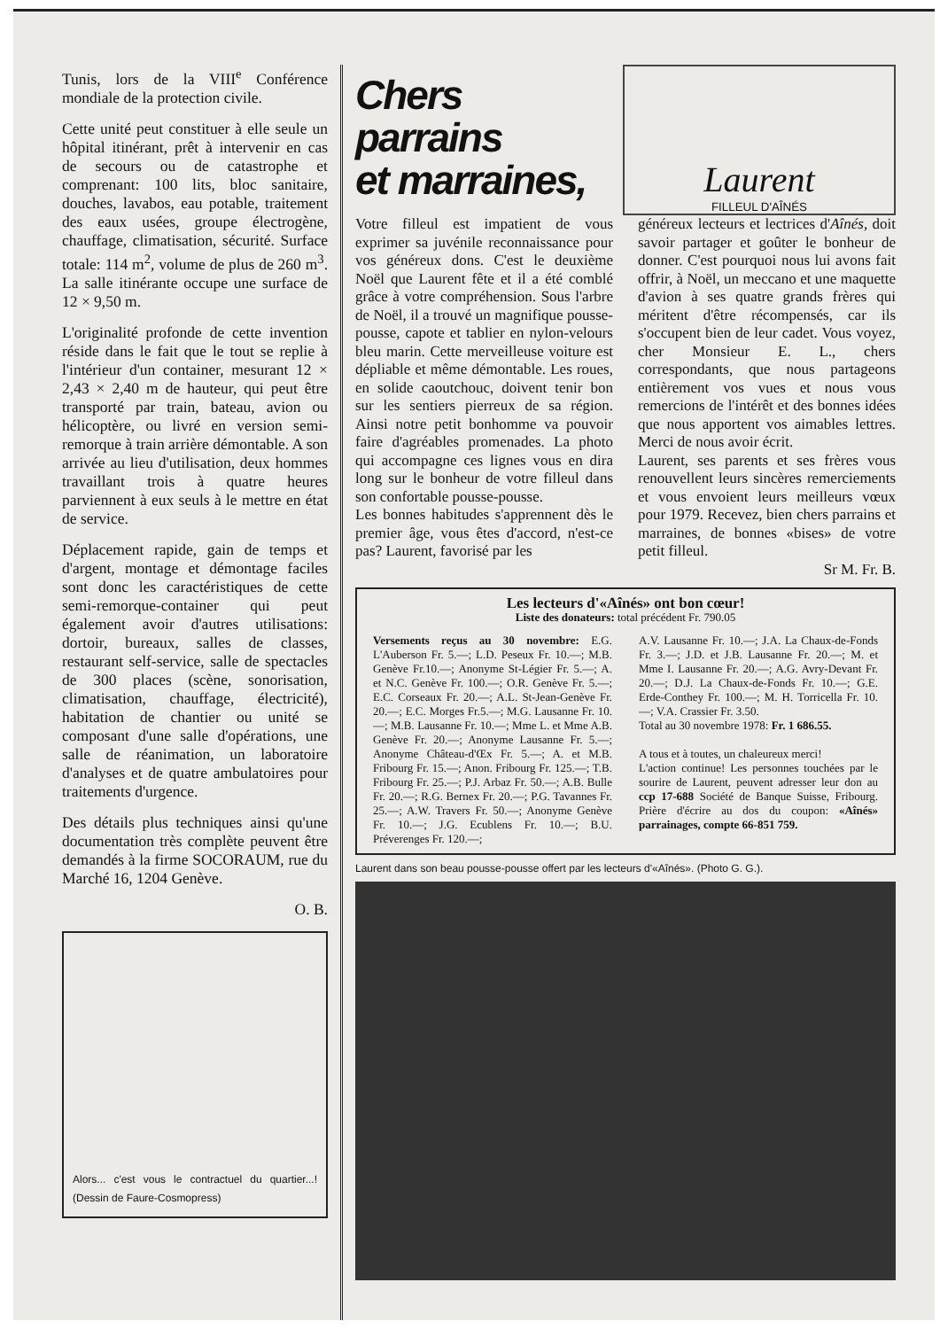Tunis, lors de la VIII<sup>e</sup> Conférence mondiale de la protection civile.
Cette unité peut constituer à elle seule un hôpital itinérant, prêt à intervenir en cas de secours ou de catastrophe et comprenant: 100 lits, bloc sanitaire, douches, lavabos, eau potable, traitement des eaux usées, groupe électrogène, chauffage, climatisation, sécurité. Surface totale: 114 m<sup>2</sup>, volume de plus de 260 m<sup>3</sup>. La salle itinérante occupe une surface de 12 × 9,50 m.
L'originalité profonde de cette invention réside dans le fait que le tout se replie à l'intérieur d'un container, mesurant 12 × 2,43 × 2,40 m de hauteur, qui peut être transporté par train, bateau, avion ou hélicoptère, ou livré en version semi-remorque à train arrière démontable. A son arrivée au lieu d'utilisation, deux hommes travaillant trois à quatre heures parviennent à eux seuls à le mettre en état de service.
Déplacement rapide, gain de temps et d'argent, montage et démontage faciles sont donc les caractéristiques de cette semi-remorque-container qui peut également avoir d'autres utilisations: dortoir, bureaux, salles de classes, restaurant self-service, salle de spectacles de 300 places (scène, sonorisation, climatisation, chauffage, électricité), habitation de chantier ou unité se composant d'une salle d'opérations, une salle de réanimation, un laboratoire d'analyses et de quatre ambulatoires pour traitements d'urgence.
Des détails plus techniques ainsi qu'une documentation très complète peuvent être demandés à la firme SOCORAUM, rue du Marché 16, 1204 Genève.
O. B.
Alors... c'est vous le contractuel du quartier...! (Dessin de Faure-Cosmopress)
Chers parrains
et marraines,
Laurent
FILLEUL D'AÎNÉS
Votre filleul est impatient de vous exprimer sa juvénile reconnaissance pour vos généreux dons. C'est le deuxième Noël que Laurent fête et il a été comblé grâce à votre compréhension. Sous l'arbre de Noël, il a trouvé un magnifique pousse-pousse, capote et tablier en nylon-velours bleu marin. Cette merveilleuse voiture est dépliable et même démontable. Les roues, en solide caoutchouc, doivent tenir bon sur les sentiers pierreux de sa région. Ainsi notre petit bonhomme va pouvoir faire d'agréables promenades. La photo qui accompagne ces lignes vous en dira long sur le bonheur de votre filleul dans son confortable pousse-pousse.
Les bonnes habitudes s'apprennent dès le premier âge, vous êtes d'accord, n'est-ce pas? Laurent, favorisé par les
généreux lecteurs et lectrices d'Aînés, doit savoir partager et goûter le bonheur de donner. C'est pourquoi nous lui avons fait offrir, à Noël, un meccano et une maquette d'avion à ses quatre grands frères qui méritent d'être récompensés, car ils s'occupent bien de leur cadet. Vous voyez, cher Monsieur E. L., chers correspondants, que nous partageons entièrement vos vues et nous vous remercions de l'intérêt et des bonnes idées que nous apportent vos aimables lettres. Merci de nous avoir écrit.
Laurent, ses parents et ses frères vous renouvellent leurs sincères remerciements et vous envoient leurs meilleurs vœux pour 1979. Recevez, bien chers parrains et marraines, de bonnes «bises» de votre petit filleul.
Sr M. Fr. B.
Les lecteurs d'«Aînés» ont bon cœur!
Liste des donateurs: total précédent Fr. 790.05
Versements reçus au 30 novembre: E.G. L'Auberson Fr. 5.—; L.D. Peseux Fr. 10.—; M.B. Genève Fr.10.—; Anonyme St-Légier Fr. 5.—; A. et N.C. Genève Fr. 100.—; O.R. Genève Fr. 5.—; E.C. Corseaux Fr. 20.—; A.L. St-Jean-Genève Fr. 20.—; E.C. Morges Fr.5.—; M.G. Lausanne Fr. 10.—; M.B. Lausanne Fr. 10.—; Mme L. et Mme A.B. Genève Fr. 20.—; Anonyme Lausanne Fr. 5.—; Anonyme Château-d'Œx Fr. 5.—; A. et M.B. Fribourg Fr. 15.—; Anon. Fribourg Fr. 125.—; T.B. Fribourg Fr. 25.—; P.J. Arbaz Fr. 50.—; A.B. Bulle Fr. 20.—; R.G. Bernex Fr. 20.—; P.G. Tavannes Fr. 25.—; A.W. Travers Fr. 50.—; Anonyme Genève Fr. 10.—; J.G. Ecublens Fr. 10.—; B.U. Préverenges Fr. 120.—;
A.V. Lausanne Fr. 10.—; J.A. La Chaux-de-Fonds Fr. 3.—; J.D. et J.B. Lausanne Fr. 20.—; M. et Mme I. Lausanne Fr. 20.—; A.G. Avry-Devant Fr. 20.—; D.J. La Chaux-de-Fonds Fr. 10.—; G.E. Erde-Conthey Fr. 100.—; M. H. Torricella Fr. 10.—; V.A. Crassier Fr. 3.50.
Total au 30 novembre 1978: Fr. 1 686.55.
A tous et à toutes, un chaleureux merci!
L'action continue! Les personnes touchées par le sourire de Laurent, peuvent adresser leur don au ccp 17-688 Société de Banque Suisse, Fribourg. Prière d'écrire au dos du coupon: «Aînés» parrainages, compte 66-851 759.
Laurent dans son beau pousse-pousse offert par les lecteurs d'«Aînés». (Photo G. G.).